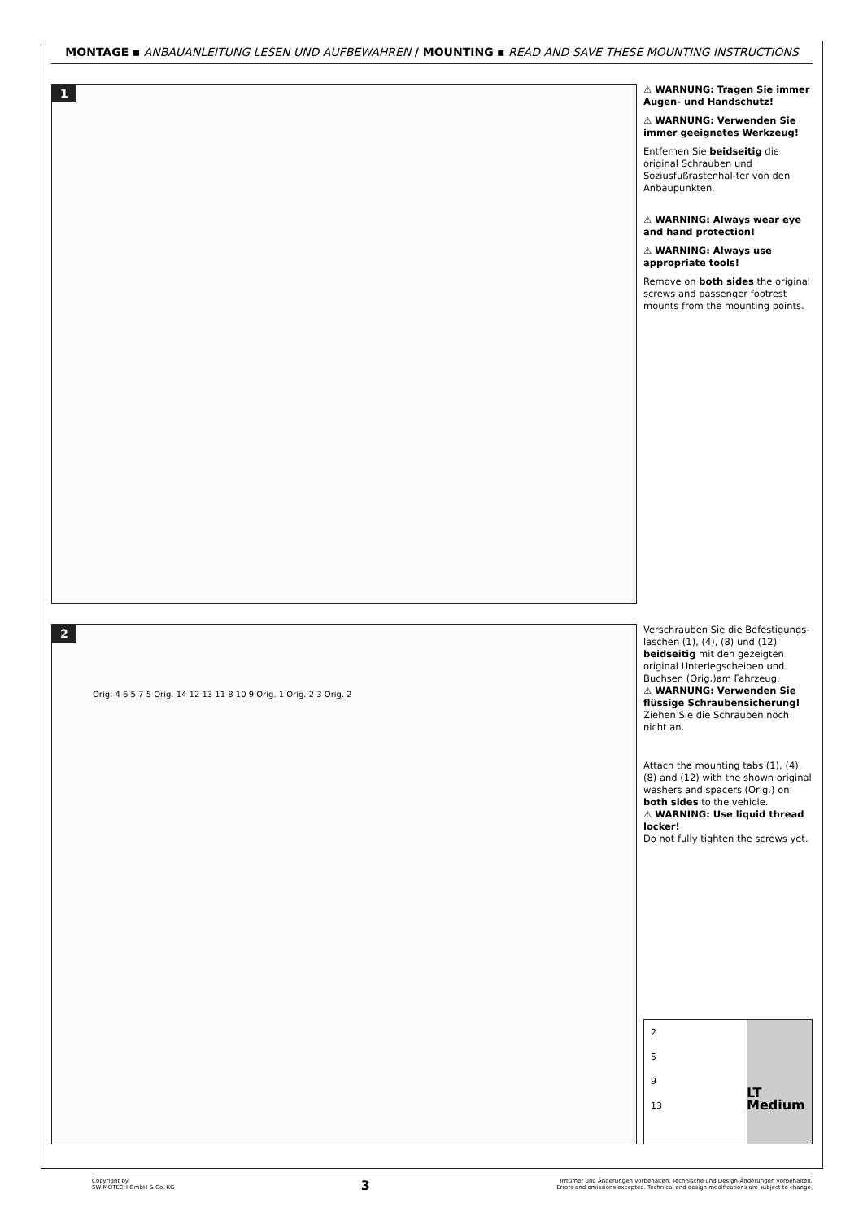MONTAGE ▪ ANBAUANLEITUNG LESEN UND AUFBEWAHREN / MOUNTING ▪ READ AND SAVE THESE MOUNTING INSTRUCTIONS
1
⚠ WARNUNG: Tragen Sie immer Augen- und Handschutz!
⚠ WARNUNG: Verwenden Sie immer geeignetes Werkzeug!
Entfernen Sie beidseitig die original Schrauben und Soziusfußrastenhal-ter von den Anbaupunkten.
⚠ WARNING: Always wear eye and hand protection!
⚠ WARNING: Always use appropriate tools!
Remove on both sides the original screws and passenger footrest mounts from the mounting points.
2
Orig. 4 6 5 7 5 Orig. 14 12 13 11 8 10 9 Orig. 1 Orig. 2 3 Orig. 2
Verschrauben Sie die Befestigungs-laschen (1), (4), (8) und (12) beidseitig mit den gezeigten original Unterlegscheiben und Buchsen (Orig.)am Fahrzeug.
⚠ WARNUNG: Verwenden Sie flüssige Schraubensicherung!
Ziehen Sie die Schrauben noch nicht an.
Attach the mounting tabs (1), (4), (8) and (12) with the shown original washers and spacers (Orig.) on both sides to the vehicle.
⚠ WARNING: Use liquid thread locker!
Do not fully tighten the screws yet.
2
5
9
13
LT Medium
Copyright by
SW-MOTECH GmbH & Co. KG
3
Irrtümer und Änderungen vorbehalten. Technische und Design-Änderungen vorbehalten.
Errors and omissions excepted. Technical and design modifications are subject to change.